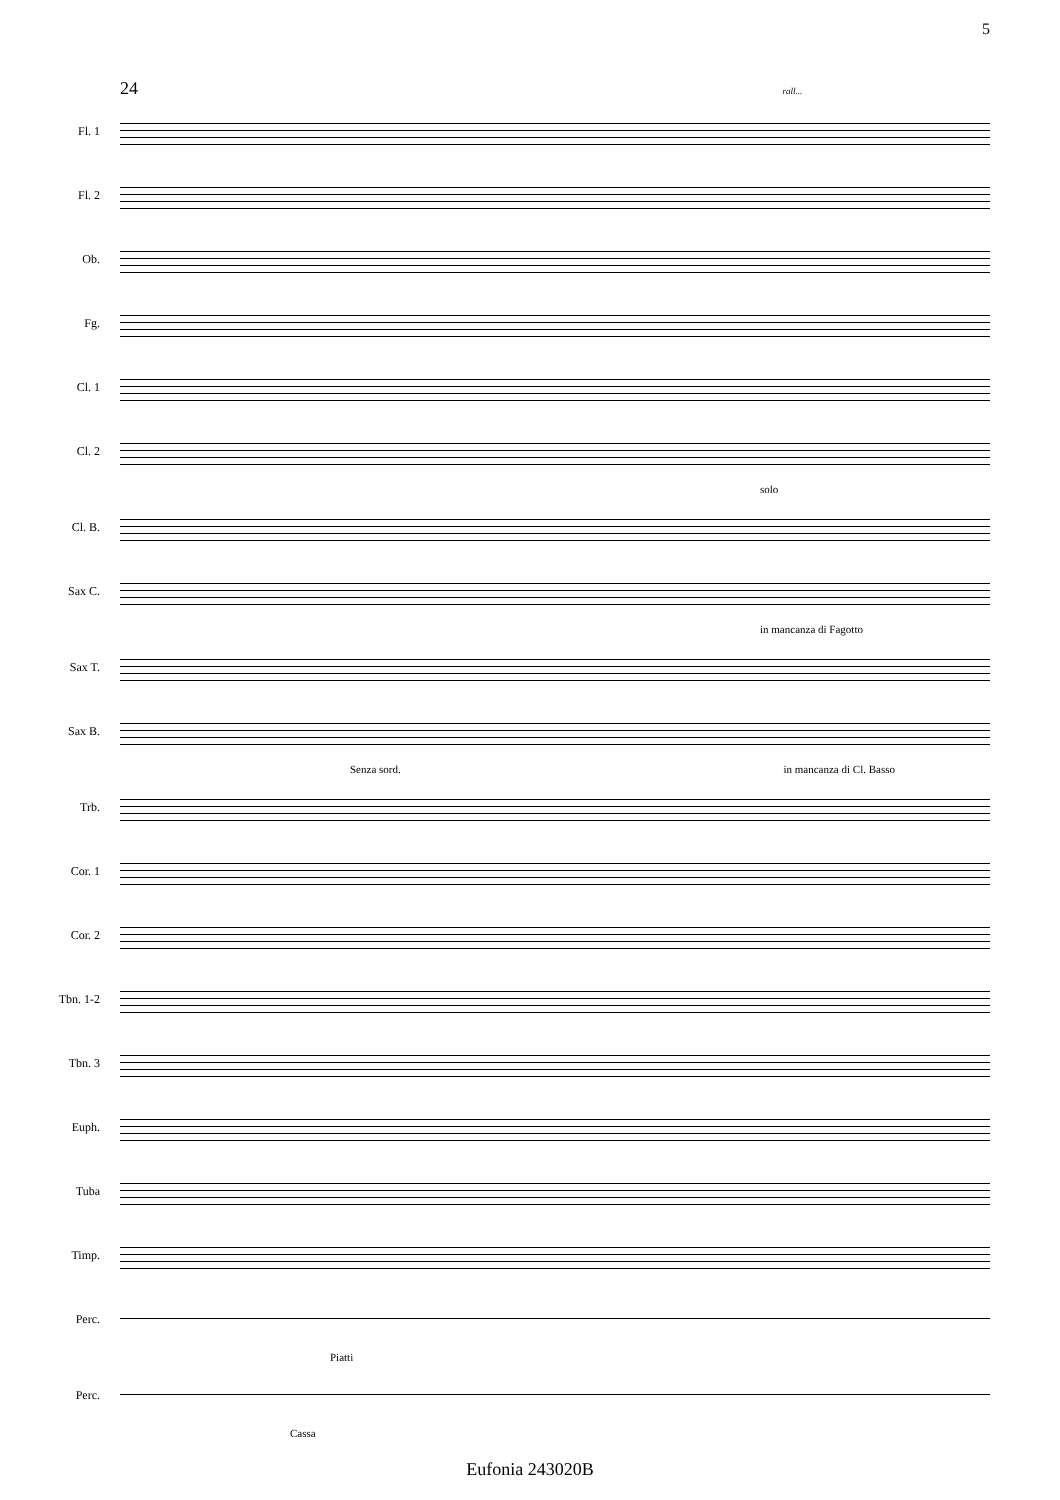5
24 rall...
Fl. 1
Fl. 2
Ob.
Fg.
Cl. 1
Cl. 2
solo
Cl. B.
Sax C.
in mancanza di Fagotto
Sax T.
Sax B.
Senza sord. in mancanza di Cl. Basso
Trb.
Cor. 1
Cor. 2
Tbn. 1-2
Tbn. 3
Euph.
Tuba
Timp.
Perc.
Piatti
Perc.
Cassa
Eufonia 243020B